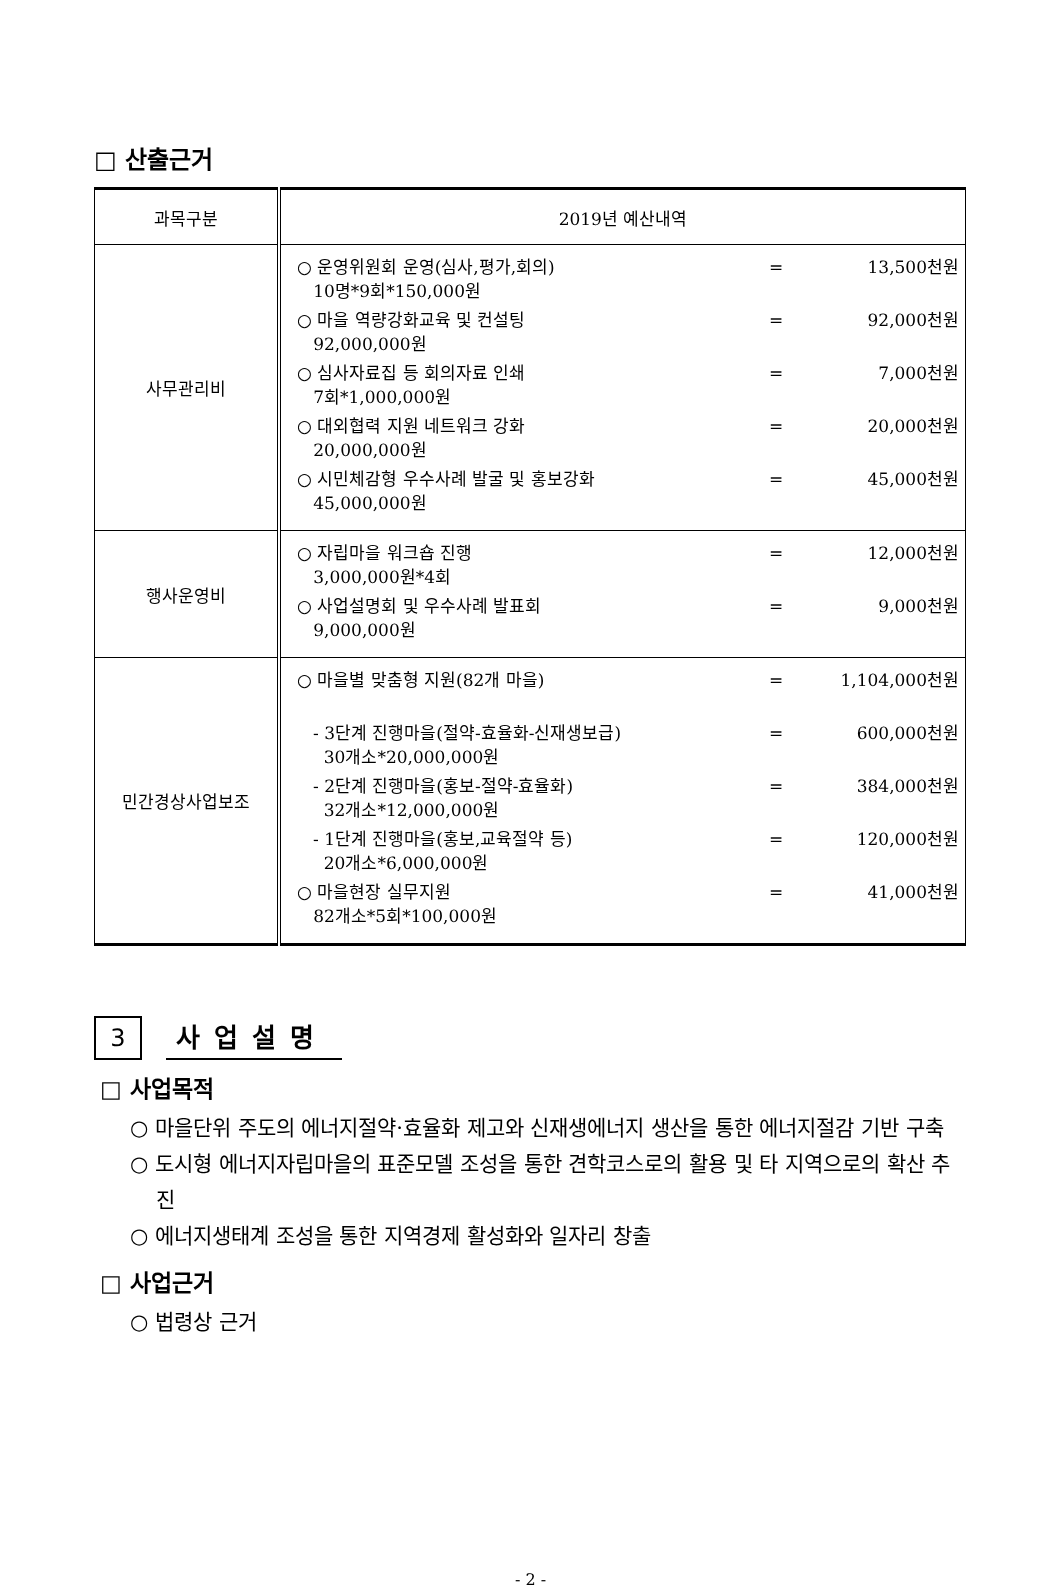□ 산출근거
| 과목구분 | 2019년 예산내역 |
| --- | --- |
| 사무관리비 | ○ 운영위원회 운영(심사,평가,회의) 10명*9회*150,000원 = 13,500천원 ○ 마을 역량강화교육 및 컨설팅 92,000,000원 = 92,000천원 ○ 심사자료집 등 회의자료 인쇄 7회*1,000,000원 = 7,000천원 ○ 대외협력 지원 네트워크 강화 20,000,000원 = 20,000천원 ○ 시민체감형 우수사례 발굴 및 홍보강화 45,000,000원 = 45,000천원 |
| 행사운영비 | ○ 자립마을 워크숍 진행 3,000,000원*4회 = 12,000천원 ○ 사업설명회 및 우수사례 발표회 9,000,000원 = 9,000천원 |
| 민간경상사업보조 | ○ 마을별 맞춤형 지원(82개 마을) = 1,104,000천원 - 3단계 진행마을(절약-효율화-신재생보급) 30개소*20,000,000원 = 600,000천원 - 2단계 진행마을(홍보-절약-효율화) 32개소*12,000,000원 = 384,000천원 - 1단계 진행마을(홍보,교육절약 등) 20개소*6,000,000원 = 120,000천원 ○ 마을현장 실무지원 82개소*5회*100,000원 = 41,000천원 |
3
사업설명
□ 사업목적
○ 마을단위 주도의 에너지절약·효율화 제고와 신재생에너지 생산을 통한 에너지절감 기반 구축
○ 도시형 에너지자립마을의 표준모델 조성을 통한 견학코스로의 활용 및 타 지역으로의 확산 추진
○ 에너지생태계 조성을 통한 지역경제 활성화와 일자리 창출
□ 사업근거
○ 법령상 근거
- 2 -